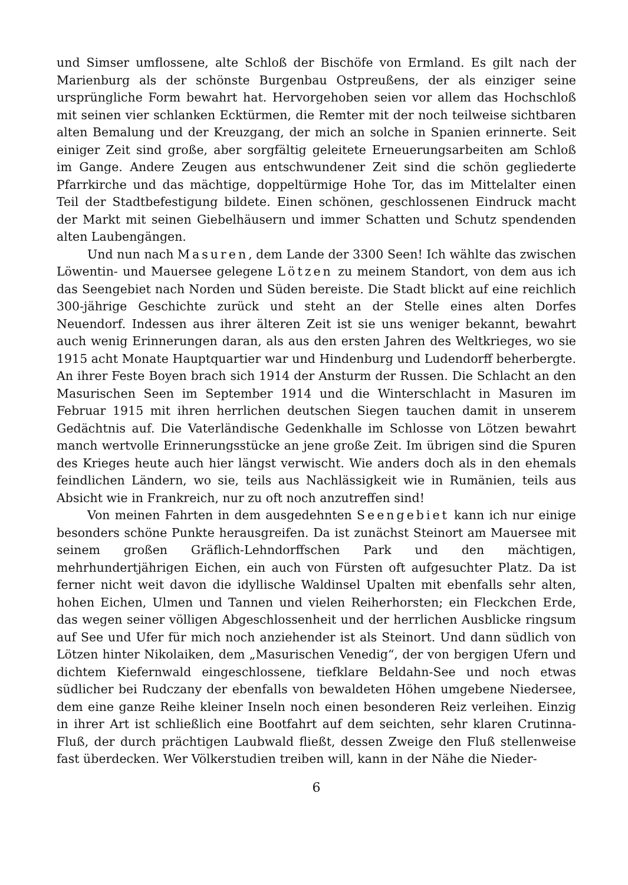und Simser umflossene, alte Schloß der Bischöfe von Ermland. Es gilt nach der Marienburg als der schönste Burgenbau Ostpreußens, der als einziger seine ursprüngliche Form bewahrt hat. Hervorgehoben seien vor allem das Hochschloß mit seinen vier schlanken Ecktürmen, die Remter mit der noch teilweise sichtbaren alten Bemalung und der Kreuzgang, der mich an solche in Spanien erinnerte. Seit einiger Zeit sind große, aber sorgfältig geleitete Erneuerungsarbeiten am Schloß im Gange. Andere Zeugen aus entschwundener Zeit sind die schön gegliederte Pfarrkirche und das mächtige, doppeltürmige Hohe Tor, das im Mittelalter einen Teil der Stadtbefestigung bildete. Einen schönen, geschlossenen Eindruck macht der Markt mit seinen Giebelhäusern und immer Schatten und Schutz spendenden alten Laubengängen.
Und nun nach Masuren, dem Lande der 3300 Seen! Ich wählte das zwischen Löwentin- und Mauersee gelegene Lötzen zu meinem Standort, von dem aus ich das Seengebiet nach Norden und Süden bereiste. Die Stadt blickt auf eine reichlich 300-jährige Geschichte zurück und steht an der Stelle eines alten Dorfes Neuendorf. Indessen aus ihrer älteren Zeit ist sie uns weniger bekannt, bewahrt auch wenig Erinnerungen daran, als aus den ersten Jahren des Weltkrieges, wo sie 1915 acht Monate Hauptquartier war und Hindenburg und Ludendorff beherbergte. An ihrer Feste Boyen brach sich 1914 der Ansturm der Russen. Die Schlacht an den Masurischen Seen im September 1914 und die Winterschlacht in Masuren im Februar 1915 mit ihren herrlichen deutschen Siegen tauchen damit in unserem Gedächtnis auf. Die Vaterländische Gedenkhalle im Schlosse von Lötzen bewahrt manch wertvolle Erinnerungsstücke an jene große Zeit. Im übrigen sind die Spuren des Krieges heute auch hier längst verwischt. Wie anders doch als in den ehemals feindlichen Ländern, wo sie, teils aus Nachlässigkeit wie in Rumänien, teils aus Absicht wie in Frankreich, nur zu oft noch anzutreffen sind!
Von meinen Fahrten in dem ausgedehnten Seengebiet kann ich nur einige besonders schöne Punkte herausgreifen. Da ist zunächst Steinort am Mauersee mit seinem großen Gräflich-Lehndorffschen Park und den mächtigen, mehrhundertjährigen Eichen, ein auch von Fürsten oft aufgesuchter Platz. Da ist ferner nicht weit davon die idyllische Waldinsel Upalten mit ebenfalls sehr alten, hohen Eichen, Ulmen und Tannen und vielen Reiherhorsten; ein Fleckchen Erde, das wegen seiner völligen Abgeschlossenheit und der herrlichen Ausblicke ringsum auf See und Ufer für mich noch anziehender ist als Steinort. Und dann südlich von Lötzen hinter Nikolaiken, dem „Masurischen Venedig“, der von bergigen Ufern und dichtem Kiefernwald eingeschlossene, tiefklare Beldahn-See und noch etwas südlicher bei Rudczany der ebenfalls von bewaldeten Höhen umgebene Niedersee, dem eine ganze Reihe kleiner Inseln noch einen besonderen Reiz verleihen. Einzig in ihrer Art ist schließlich eine Bootfahrt auf dem seichten, sehr klaren Crutinna-Fluß, der durch prächtigen Laubwald fließt, dessen Zweige den Fluß stellenweise fast überdecken. Wer Völkerstudien treiben will, kann in der Nähe die Nieder-
6